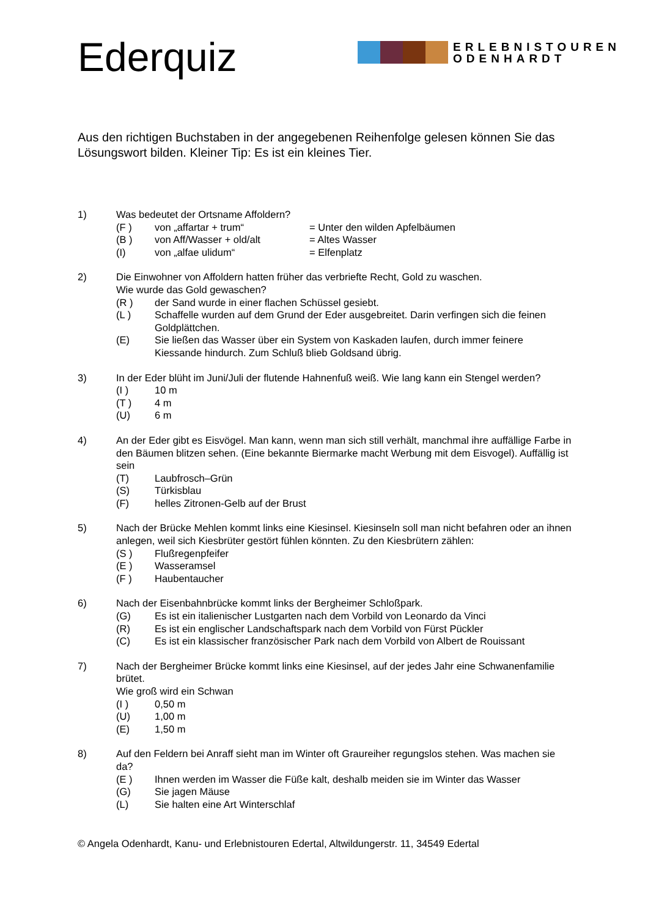Ederquiz
ERLEBNISTOUREN
ODENHARDT
Aus den richtigen Buchstaben in der angegebenen Reihenfolge gelesen können Sie das Lösungswort bilden. Kleiner Tip: Es ist ein kleines Tier.
1) Was bedeutet der Ortsname Affoldern?
(F ) von „affartar + trum“ = Unter den wilden Apfelbäumen
(B ) von Aff/Wasser + old/alt = Altes Wasser
(I) von „alfae ulidum“ = Elfenplatz
2) Die Einwohner von Affoldern hatten früher das verbriefte Recht, Gold zu waschen.
Wie wurde das Gold gewaschen?
(R ) der Sand wurde in einer flachen Schüssel gesiebt.
(L ) Schaffelle wurden auf dem Grund der Eder ausgebreitet. Darin verfingen sich die feinen Goldplättchen.
(E) Sie ließen das Wasser über ein System von Kaskaden laufen, durch immer feinere Kiessande hindurch. Zum Schluß blieb Goldsand übrig.
3) In der Eder blüht im Juni/Juli der flutende Hahnenfuß weiß. Wie lang kann ein Stengel werden?
(I ) 10 m
(T ) 4 m
(U) 6 m
4) An der Eder gibt es Eisvögel. Man kann, wenn man sich still verhält, manchmal ihre auffällige Farbe in den Bäumen blitzen sehen. (Eine bekannte Biermarke macht Werbung mit dem Eisvogel). Auffällig ist sein
(T) Laubfrosch–Grün
(S) Türkisblau
(F) helles Zitronen-Gelb auf der Brust
5) Nach der Brücke Mehlen kommt links eine Kiesinsel. Kiesinseln soll man nicht befahren oder an ihnen anlegen, weil sich Kiesbrüter gestört fühlen könnten. Zu den Kiesbrütern zählen:
(S ) Flußregenpfeifer
(E ) Wasseramsel
(F ) Haubentaucher
6) Nach der Eisenbahnbrücke kommt links der Bergheimer Schloßpark.
(G) Es ist ein italienischer Lustgarten nach dem Vorbild von Leonardo da Vinci
(R) Es ist ein englischer Landschaftspark nach dem Vorbild von Fürst Pückler
(C) Es ist ein klassischer französischer Park nach dem Vorbild von Albert de Rouissant
7) Nach der Bergheimer Brücke kommt links eine Kiesinsel, auf der jedes Jahr eine Schwanenfamilie brütet.
Wie groß wird ein Schwan
(I ) 0,50 m
(U) 1,00 m
(E) 1,50 m
8) Auf den Feldern bei Anraff sieht man im Winter oft Graureiher regungslos stehen. Was machen sie da?
(E ) Ihnen werden im Wasser die Füße kalt, deshalb meiden sie im Winter das Wasser
(G) Sie jagen Mäuse
(L) Sie halten eine Art Winterschlaf
© Angela Odenhardt, Kanu- und Erlebnistouren Edertal, Altwildungerstr. 11, 34549 Edertal